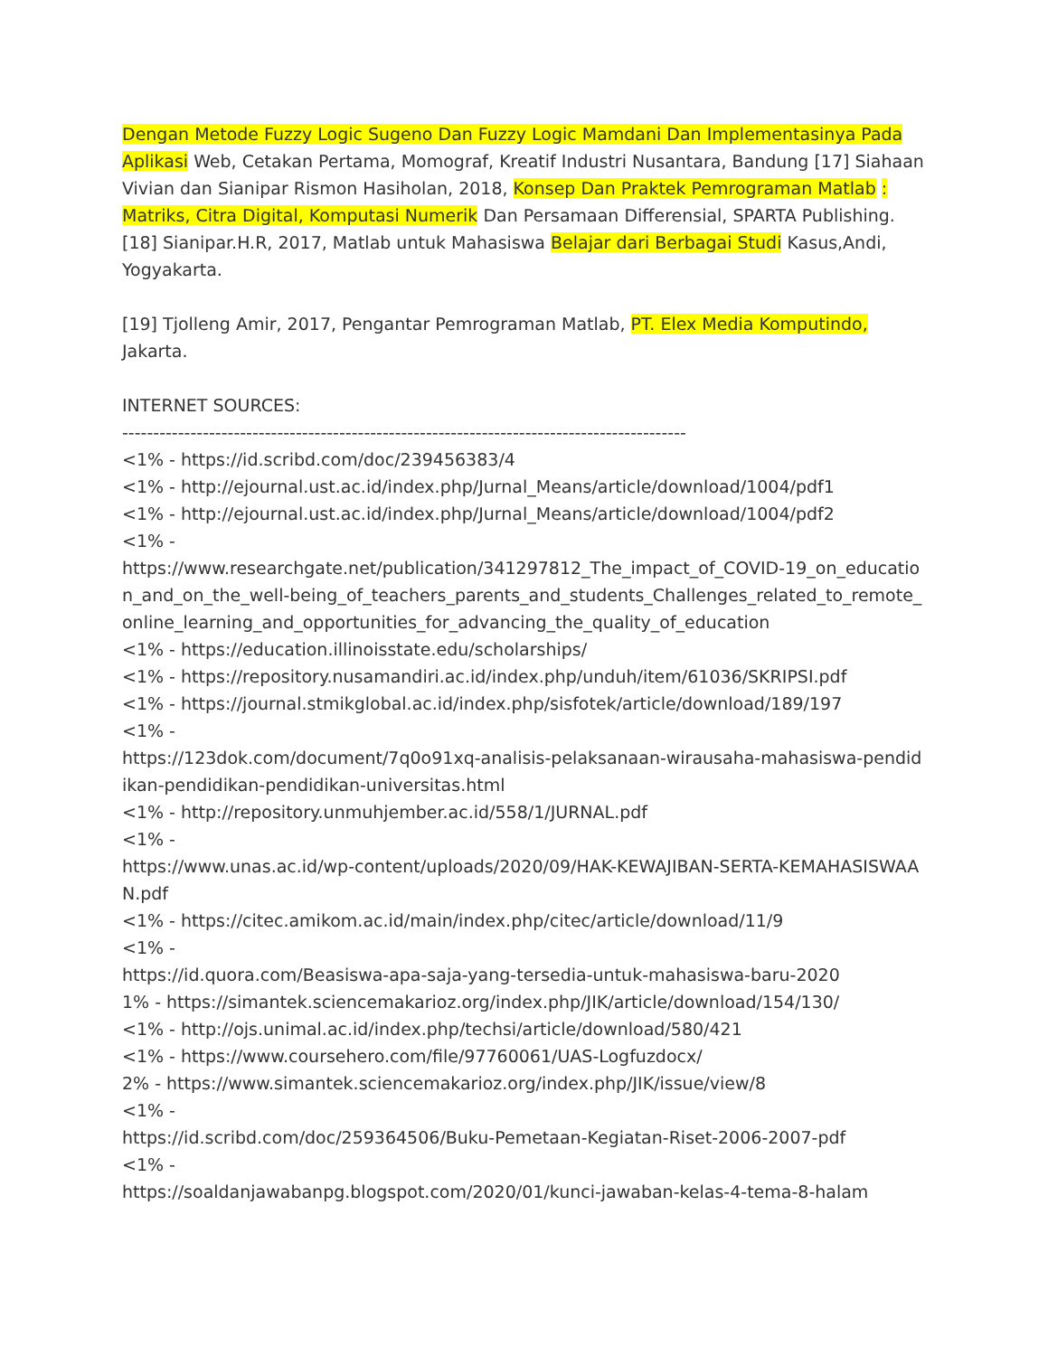Dengan Metode Fuzzy Logic Sugeno Dan Fuzzy Logic Mamdani Dan Implementasinya Pada Aplikasi Web, Cetakan Pertama, Momograf, Kreatif Industri Nusantara, Bandung [17] Siahaan Vivian dan Sianipar Rismon Hasiholan, 2018, Konsep Dan Praktek Pemrograman Matlab : Matriks, Citra Digital, Komputasi Numerik Dan Persamaan Differensial, SPARTA Publishing. [18] Sianipar.H.R, 2017, Matlab untuk Mahasiswa Belajar dari Berbagai Studi Kasus,Andi, Yogyakarta.
[19] Tjolleng Amir, 2017, Pengantar Pemrograman Matlab, PT. Elex Media Komputindo, Jakarta.
INTERNET SOURCES:
-------------------------------------------------------------------------------------------
<1% - https://id.scribd.com/doc/239456383/4
<1% - http://ejournal.ust.ac.id/index.php/Jurnal_Means/article/download/1004/pdf1
<1% - http://ejournal.ust.ac.id/index.php/Jurnal_Means/article/download/1004/pdf2
<1% -
https://www.researchgate.net/publication/341297812_The_impact_of_COVID-19_on_education_and_on_the_well-being_of_teachers_parents_and_students_Challenges_related_to_remote_online_learning_and_opportunities_for_advancing_the_quality_of_education
<1% - https://education.illinoisstate.edu/scholarships/
<1% - https://repository.nusamandiri.ac.id/index.php/unduh/item/61036/SKRIPSI.pdf
<1% - https://journal.stmikglobal.ac.id/index.php/sisfotek/article/download/189/197
<1% -
https://123dok.com/document/7q0o91xq-analisis-pelaksanaan-wirausaha-mahasiswa-pendidikan-pendidikan-pendidikan-universitas.html
<1% - http://repository.unmuhjember.ac.id/558/1/JURNAL.pdf
<1% -
https://www.unas.ac.id/wp-content/uploads/2020/09/HAK-KEWAJIBAN-SERTA-KEMAHASISWAAN.pdf
<1% - https://citec.amikom.ac.id/main/index.php/citec/article/download/11/9
<1% -
https://id.quora.com/Beasiswa-apa-saja-yang-tersedia-untuk-mahasiswa-baru-2020
1% - https://simantek.sciencemakarioz.org/index.php/JIK/article/download/154/130/
<1% - http://ojs.unimal.ac.id/index.php/techsi/article/download/580/421
<1% - https://www.coursehero.com/file/97760061/UAS-Logfuzdocx/
2% - https://www.simantek.sciencemakarioz.org/index.php/JIK/issue/view/8
<1% -
https://id.scribd.com/doc/259364506/Buku-Pemetaan-Kegiatan-Riset-2006-2007-pdf
<1% -
https://soaldanjawabanpg.blogspot.com/2020/01/kunci-jawaban-kelas-4-tema-8-halam